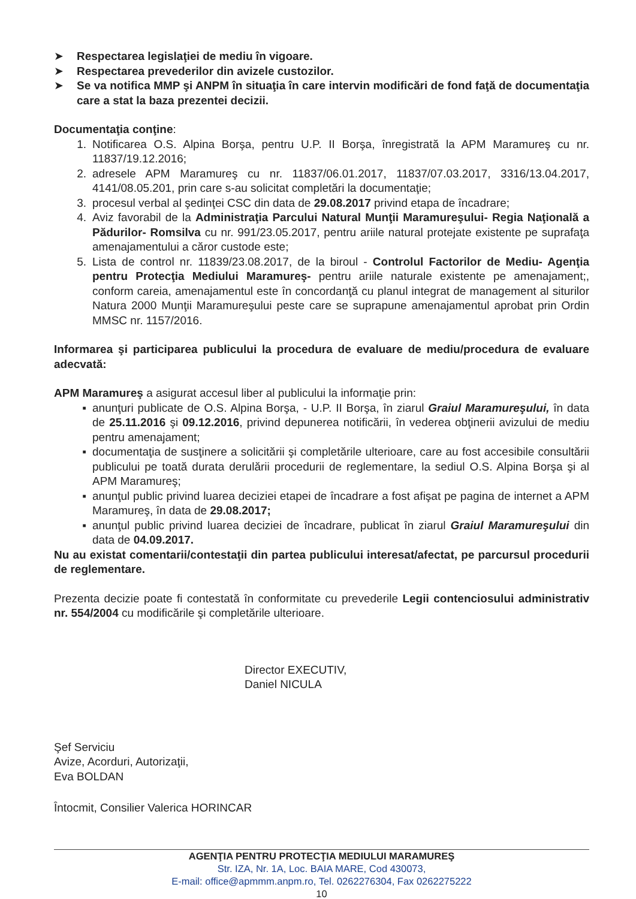➤ Respectarea legislaţiei de mediu în vigoare.
➤ Respectarea prevederilor din avizele custozilor.
➤ Se va notifica MMP şi ANPM în situaţia în care intervin modificări de fond faţă de documentaţia care a stat la baza prezentei decizii.
Documentaţia conţine:
1. Notificarea O.S. Alpina Borşa, pentru U.P. II Borşa, înregistrată la APM Maramureş cu nr. 11837/19.12.2016;
2. adresele APM Maramureş cu nr. 11837/06.01.2017, 11837/07.03.2017, 3316/13.04.2017, 4141/08.05.201, prin care s-au solicitat completări la documentaţie;
3. procesul verbal al şedinţei CSC din data de 29.08.2017 privind etapa de încadrare;
4. Aviz favorabil de la Administraţia Parcului Natural Munţii Maramureşului- Regia Naţională a Pădurilor- Romsilva cu nr. 991/23.05.2017, pentru ariile natural protejate existente pe suprafaţa amenajamentului a căror custode este;
5. Lista de control nr. 11839/23.08.2017, de la biroul - Controlul Factorilor de Mediu- Agenţia pentru Protecţia Mediului Maramureş- pentru ariile naturale existente pe amenajament;, conform careia, amenajamentul este în concordanţă cu planul integrat de management al siturilor Natura 2000 Munţii Maramureşului peste care se suprapune amenajamentul aprobat prin Ordin MMSC nr. 1157/2016.
Informarea şi participarea publicului la procedura de evaluare de mediu/procedura de evaluare adecvată:
APM Maramureş a asigurat accesul liber al publicului la informaţie prin:
▪ anunţuri publicate de O.S. Alpina Borşa, - U.P. II Borşa, în ziarul Graiul Maramureşului, în data de 25.11.2016 şi 09.12.2016, privind depunerea notificării, în vederea obţinerii avizului de mediu pentru amenajament;
▪ documentaţia de susţinere a solicitării şi completările ulterioare, care au fost accesibile consultării publicului pe toată durata derulării procedurii de reglementare, la sediul O.S. Alpina Borşa şi al APM Maramureş;
▪ anunţul public privind luarea deciziei etapei de încadrare a fost afişat pe pagina de internet a APM Maramureş, în data de 29.08.2017;
▪ anunţul public privind luarea deciziei de încadrare, publicat în ziarul Graiul Maramureşului din data de 04.09.2017.
Nu au existat comentarii/contestaţii din partea publicului interesat/afectat, pe parcursul procedurii de reglementare.
Prezenta decizie poate fi contestată în conformitate cu prevederile Legii contenciosului administrativ nr. 554/2004 cu modificările şi completările ulterioare.
Director EXECUTIV,
Daniel NICULA
Şef Serviciu
Avize, Acorduri, Autorizaţii,
Eva BOLDAN
Întocmit, Consilier Valerica HORINCAR
AGENŢIA PENTRU PROTECŢIA MEDIULUI MARAMUREŞ
Str. IZA, Nr. 1A, Loc. BAIA MARE, Cod 430073,
E-mail: office@apmmm.anpm.ro, Tel. 0262276304, Fax 0262275222
10